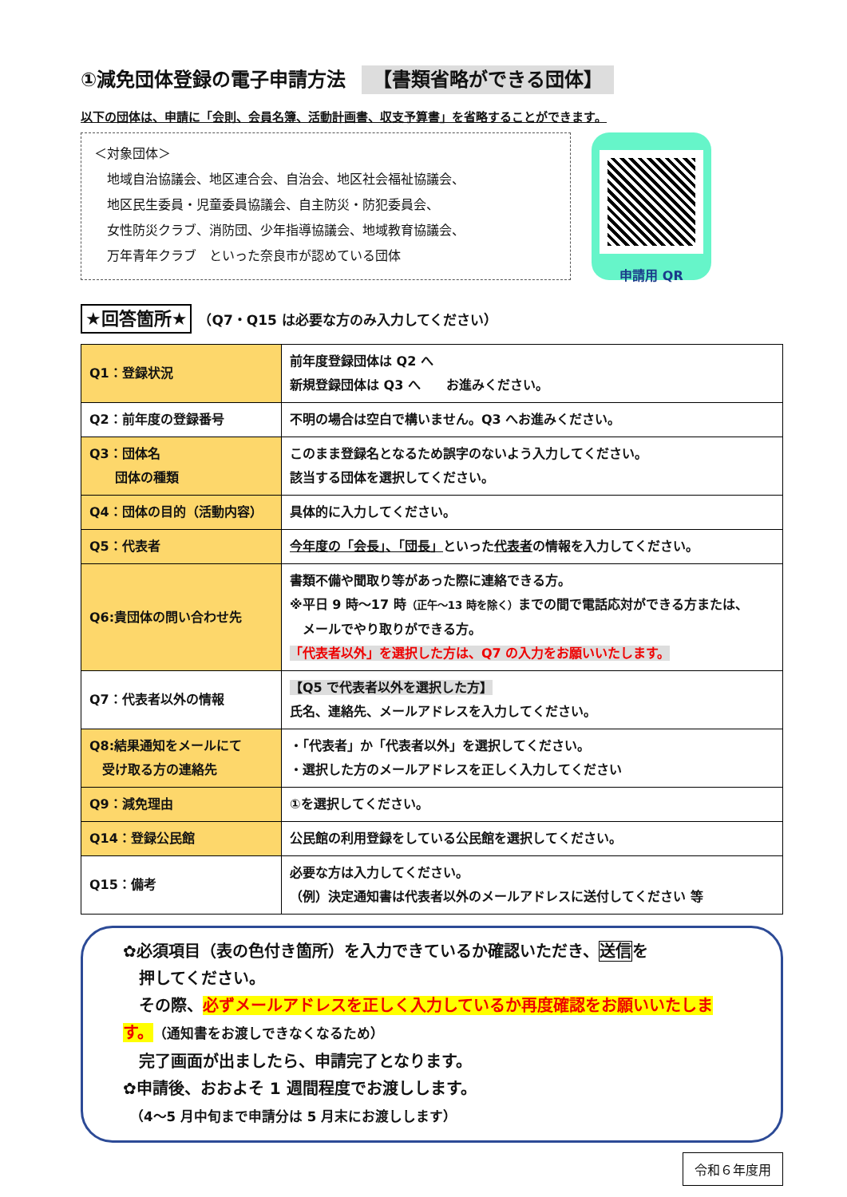①減免団体登録の電子申請方法 【書類省略ができる団体】
以下の団体は、申請に「会則、会員名簿、活動計画書、収支予算書」を省略することができます。
＜対象団体＞
　地域自治協議会、地区連合会、自治会、地区社会福祉協議会、
　地区民生委員・児童委員協議会、自主防災・防犯委員会、
　女性防災クラブ、消防団、少年指導協議会、地域教育協議会、
　万年青年クラブ　といった奈良市が認めている団体
申請用 QR
★回答箇所★ （Q7・Q15 は必要な方のみ入力してください）
| Q1：登録状況 | 前年度登録団体は Q2 へ 新規登録団体は Q3 へ お進みください。 |
| Q2：前年度の登録番号 | 不明の場合は空白で構いません。Q3 へお進みください。 |
| Q3：団体名 団体の種類 | このまま登録名となるため誤字のないよう入力してください。 該当する団体を選択してください。 |
| Q4：団体の目的（活動内容） | 具体的に入力してください。 |
| Q5：代表者 | 今年度の「会長」、「団長」 といった 代表者 の情報を入力してください。 |
| Q6:貴団体の問い合わせ先 | 書類不備や聞取り等があった際に連絡できる方。 ※平日 9 時～17 時 （正午～13 時を除く） までの間で電話応対ができる方または、 メールでやり取りができる方。 「代表者以外」を選択した方は、Q7 の入力をお願いいたします。 |
| Q7：代表者以外の情報 | 【Q5 で代表者以外を選択した方】 氏名、連絡先、メールアドレスを入力してください。 |
| Q8:結果通知をメールにて 受け取る方の連絡先 | ・「代表者」か「代表者以外」を選択してください。 ・選択した方のメールアドレスを正しく入力してください |
| Q9：減免理由 | ①を選択してください。 |
| Q14：登録公民館 | 公民館の利用登録をしている公民館を選択してください。 |
| Q15：備考 | 必要な方は入力してください。 （例）決定通知書は代表者以外のメールアドレスに送付してください 等 |
✿必須項目（表の色付き箇所）を入力できているか確認いただき、送信を
　押してください。
　その際、必ずメールアドレスを正しく入力しているか再度確認をお願いいたします。（通知書をお渡しできなくなるため）
　完了画面が出ましたら、申請完了となります。
✿申請後、おおよそ 1 週間程度でお渡しします。
　（4～5 月中旬まで申請分は 5 月末にお渡しします）
令和６年度用